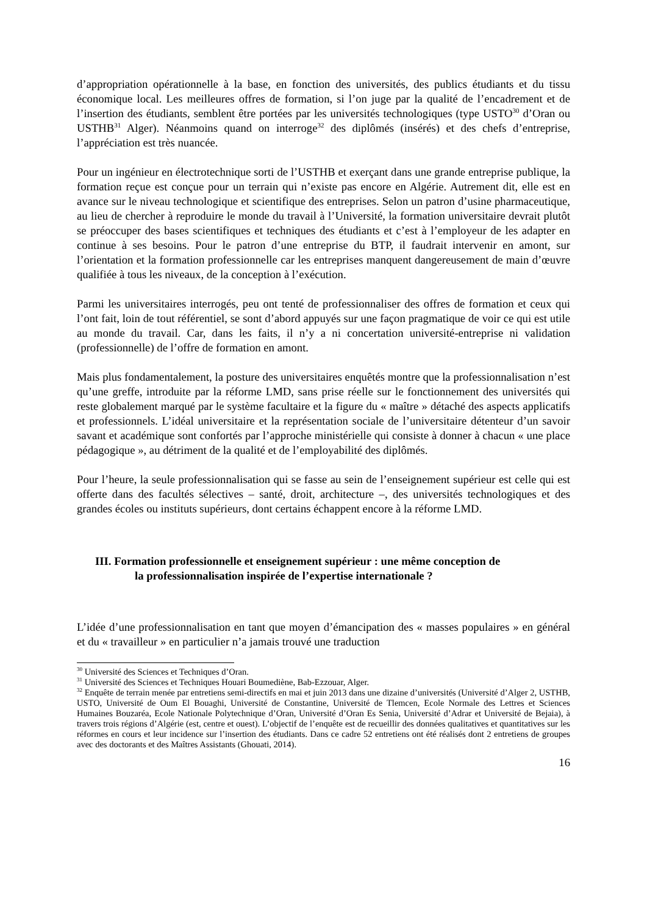d’appropriation opérationnelle à la base, en fonction des universités, des publics étudiants et du tissu économique local. Les meilleures offres de formation, si l’on juge par la qualité de l’encadrement et de l’insertion des étudiants, semblent être portées par les universités technologiques (type USTO<sup>30</sup> d’Oran ou USTHB<sup>31</sup> Alger). Néanmoins quand on interroge<sup>32</sup> des diplômés (insérés) et des chefs d’entreprise, l’appréciation est très nuancée.
Pour un ingénieur en électrotechnique sorti de l’USTHB et exerçant dans une grande entreprise publique, la formation reçue est conçue pour un terrain qui n’existe pas encore en Algérie. Autrement dit, elle est en avance sur le niveau technologique et scientifique des entreprises. Selon un patron d’usine pharmaceutique, au lieu de chercher à reproduire le monde du travail à l’Université, la formation universitaire devrait plutôt se préoccuper des bases scientifiques et techniques des étudiants et c’est à l’employeur de les adapter en continue à ses besoins. Pour le patron d’une entreprise du BTP, il faudrait intervenir en amont, sur l’orientation et la formation professionnelle car les entreprises manquent dangereusement de main d’œuvre qualifiée à tous les niveaux, de la conception à l’exécution.
Parmi les universitaires interrogés, peu ont tenté de professionnaliser des offres de formation et ceux qui l’ont fait, loin de tout référentiel, se sont d’abord appuyés sur une façon pragmatique de voir ce qui est utile au monde du travail. Car, dans les faits, il n’y a ni concertation université-entreprise ni validation (professionnelle) de l’offre de formation en amont.
Mais plus fondamentalement, la posture des universitaires enquêtés montre que la professionnalisation n’est qu’une greffe, introduite par la réforme LMD, sans prise réelle sur le fonctionnement des universités qui reste globalement marqué par le système facultaire et la figure du « maître » détaché des aspects applicatifs et professionnels. L’idéal universitaire et la représentation sociale de l’universitaire détenteur d’un savoir savant et académique sont confortés par l’approche ministérielle qui consiste à donner à chacun « une place pédagogique », au détriment de la qualité et de l’employabilité des diplômés.
Pour l’heure, la seule professionnalisation qui se fasse au sein de l’enseignement supérieur est celle qui est offerte dans des facultés sélectives – santé, droit, architecture –, des universités technologiques et des grandes écoles ou instituts supérieurs, dont certains échappent encore à la réforme LMD.
III. Formation professionnelle et enseignement supérieur : une même conception de
la professionnalisation inspirée de l’expertise internationale ?
L’idée d’une professionnalisation en tant que moyen d’émancipation des « masses populaires » en général et du « travailleur » en particulier n’a jamais trouvé une traduction
<sup>30</sup> Université des Sciences et Techniques d’Oran.
<sup>31</sup> Université des Sciences et Techniques Houari Boumediène, Bab-Ezzouar, Alger.
<sup>32</sup> Enquête de terrain menée par entretiens semi-directifs en mai et juin 2013 dans une dizaine d’universités (Université d’Alger 2, USTHB, USTO, Université de Oum El Bouaghi, Université de Constantine, Université de Tlemcen, Ecole Normale des Lettres et Sciences Humaines Bouzaréa, Ecole Nationale Polytechnique d’Oran, Université d’Oran Es Senia, Université d’Adrar et Université de Bejaia), à travers trois régions d’Algérie (est, centre et ouest). L’objectif de l’enquête est de recueillir des données qualitatives et quantitatives sur les réformes en cours et leur incidence sur l’insertion des étudiants. Dans ce cadre 52 entretiens ont été réalisés dont 2 entretiens de groupes avec des doctorants et des Maîtres Assistants (Ghouati, 2014).
16